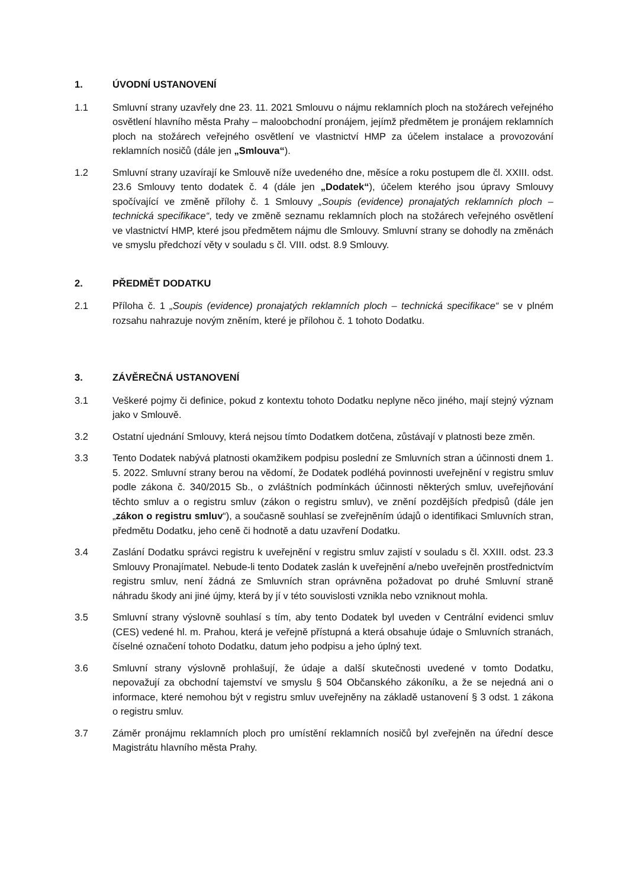1. ÚVODNÍ USTANOVENÍ
1.1 Smluvní strany uzavřely dne 23. 11. 2021 Smlouvu o nájmu reklamních ploch na stožárech veřejného osvětlení hlavního města Prahy – maloobchodní pronájem, jejímž předmětem je pronájem reklamních ploch na stožárech veřejného osvětlení ve vlastnictví HMP za účelem instalace a provozování reklamních nosičů (dále jen „Smlouva“).
1.2 Smluvní strany uzavírají ke Smlouvě níže uvedeného dne, měsíce a roku postupem dle čl. XXIII. odst. 23.6 Smlouvy tento dodatek č. 4 (dále jen „Dodatek“), účelem kterého jsou úpravy Smlouvy spočívající ve změně přílohy č. 1 Smlouvy „Soupis (evidence) pronajatých reklamních ploch – technická specifikace“, tedy ve změně seznamu reklamních ploch na stožárech veřejného osvětlení ve vlastnictví HMP, které jsou předmětem nájmu dle Smlouvy. Smluvní strany se dohodly na změnách ve smyslu předchozí věty v souladu s čl. VIII. odst. 8.9 Smlouvy.
2. PŘEDMĚT DODATKU
2.1 Příloha č. 1 „Soupis (evidence) pronajatých reklamních ploch – technická specifikace“ se v plném rozsahu nahrazuje novým zněním, které je přílohou č. 1 tohoto Dodatku.
3. ZÁVĚREČNÁ USTANOVENÍ
3.1 Veškeré pojmy či definice, pokud z kontextu tohoto Dodatku neplyne něco jiného, mají stejný význam jako v Smlouvě.
3.2 Ostatní ujednání Smlouvy, která nejsou tímto Dodatkem dotčena, zůstávají v platnosti beze změn.
3.3 Tento Dodatek nabývá platnosti okamžikem podpisu poslední ze Smluvních stran a účinnosti dnem 1. 5. 2022. Smluvní strany berou na vědomí, že Dodatek podléhá povinnosti uveřejnění v registru smluv podle zákona č. 340/2015 Sb., o zvláštních podmínkách účinnosti některých smluv, uveřejňování těchto smluv a o registru smluv (zákon o registru smluv), ve znění pozdějších předpisů (dále jen „zákon o registru smluv“), a současně souhlasí se zveřejněním údajů o identifikaci Smluvních stran, předmětu Dodatku, jeho ceně či hodnotě a datu uzavření Dodatku.
3.4 Zaslání Dodatku správci registru k uveřejnění v registru smluv zajistí v souladu s čl. XXIII. odst. 23.3 Smlouvy Pronajímatel. Nebude-li tento Dodatek zaslán k uveřejnění a/nebo uveřejněn prostřednictvím registru smluv, není žádná ze Smluvních stran oprávněna požadovat po druhé Smluvní straně náhradu škody ani jiné újmy, která by jí v této souvislosti vznikla nebo vzniknout mohla.
3.5 Smluvní strany výslovně souhlasí s tím, aby tento Dodatek byl uveden v Centrální evidenci smluv (CES) vedené hl. m. Prahou, která je veřejně přístupná a která obsahuje údaje o Smluvních stranách, číselné označení tohoto Dodatku, datum jeho podpisu a jeho úplný text.
3.6 Smluvní strany výslovně prohlašují, že údaje a další skutečnosti uvedené v tomto Dodatku, nepovažují za obchodní tajemství ve smyslu § 504 Občanského zákoníku, a že se nejedná ani o informace, které nemohou být v registru smluv uveřejněny na základě ustanovení § 3 odst. 1 zákona o registru smluv.
3.7 Záměr pronájmu reklamních ploch pro umístění reklamních nosičů byl zveřejněn na úřední desce Magistrátu hlavního města Prahy.